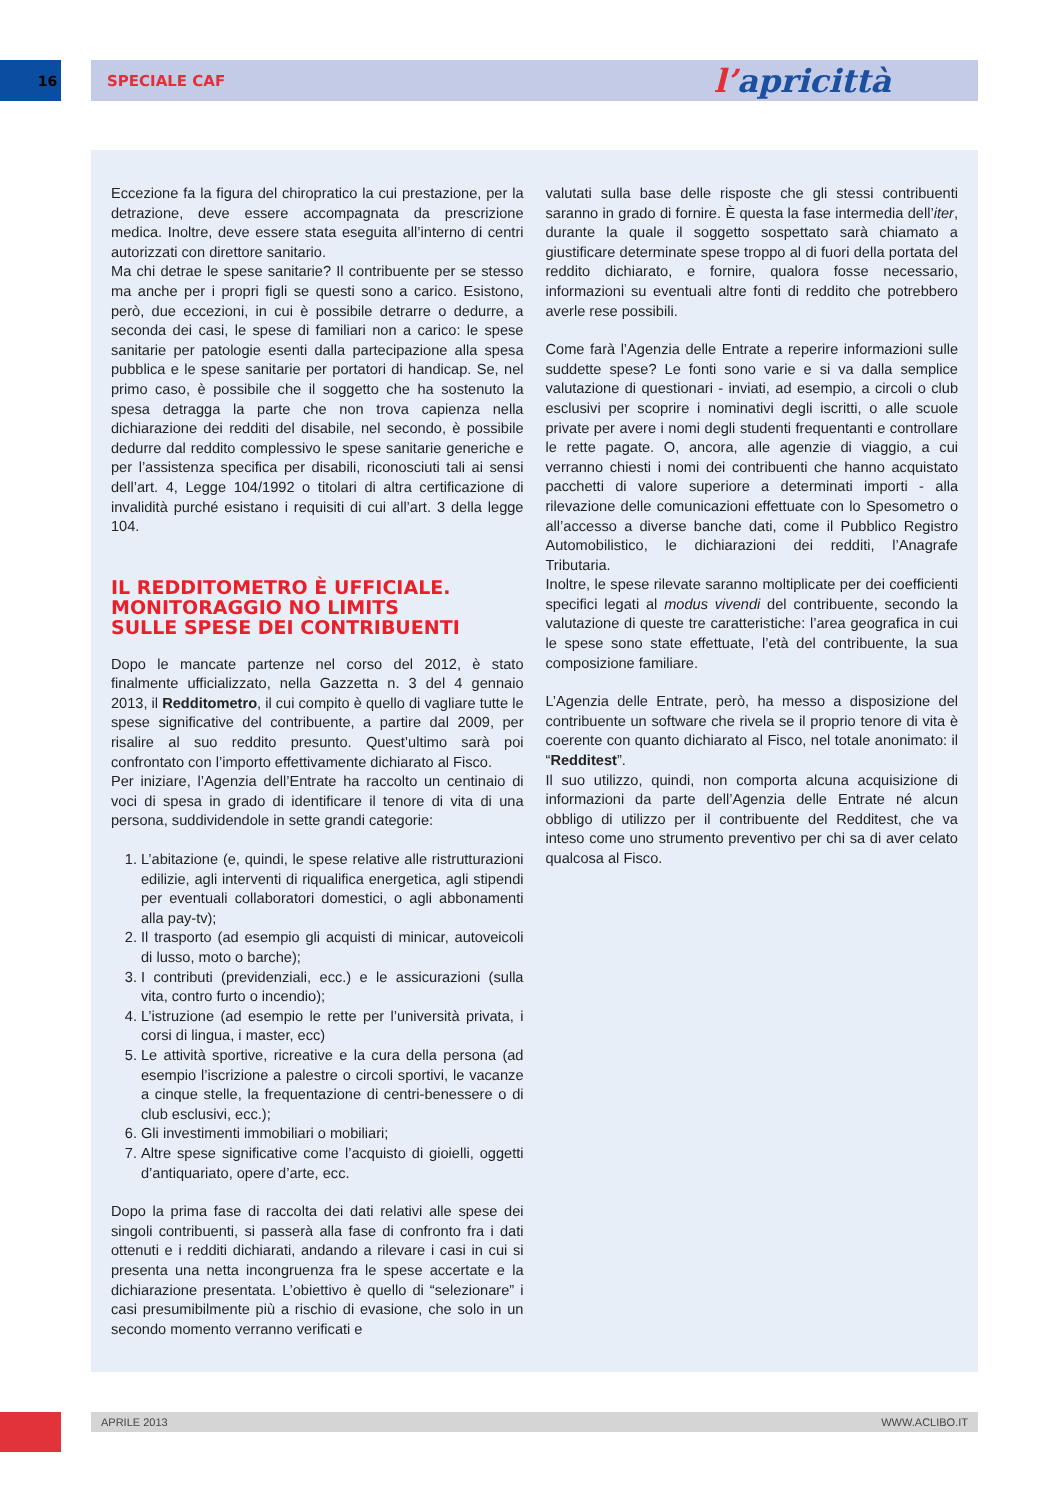16 SPECIALE CAF
l’apricittà
Eccezione fa la figura del chiropratico la cui prestazione, per la detrazione, deve essere accompagnata da prescrizione medica. Inoltre, deve essere stata eseguita all’interno di centri autorizzati con direttore sanitario.
Ma chi detrae le spese sanitarie? Il contribuente per se stesso ma anche per i propri figli se questi sono a carico. Esistono, però, due eccezioni, in cui è possibile detrarre o dedurre, a seconda dei casi, le spese di familiari non a carico: le spese sanitarie per patologie esenti dalla partecipazione alla spesa pubblica e le spese sanitarie per portatori di handicap. Se, nel primo caso, è possibile che il soggetto che ha sostenuto la spesa detragga la parte che non trova capienza nella dichiarazione dei redditi del disabile, nel secondo, è possibile dedurre dal reddito complessivo le spese sanitarie generiche e per l’assistenza specifica per disabili, riconosciuti tali ai sensi dell’art. 4, Legge 104/1992 o titolari di altra certificazione di invalidità purché esistano i requisiti di cui all’art. 3 della legge 104.
IL REDDITOMETRO È UFFICIALE.
MONITORAGGIO NO LIMITS
SULLE SPESE DEI CONTRIBUENTI
Dopo le mancate partenze nel corso del 2012, è stato finalmente ufficializzato, nella Gazzetta n. 3 del 4 gennaio 2013, il Redditometro, il cui compito è quello di vagliare tutte le spese significative del contribuente, a partire dal 2009, per risalire al suo reddito presunto. Quest’ultimo sarà poi confrontato con l’importo effettivamente dichiarato al Fisco.
Per iniziare, l’Agenzia dell’Entrate ha raccolto un centinaio di voci di spesa in grado di identificare il tenore di vita di una persona, suddividendole in sette grandi categorie:
1. L’abitazione (e, quindi, le spese relative alle ristrutturazioni edilizie, agli interventi di riqualifica energetica, agli stipendi per eventuali collaboratori domestici, o agli abbonamenti alla pay-tv);
2. Il trasporto (ad esempio gli acquisti di minicar, autoveicoli di lusso, moto o barche);
3. I contributi (previdenziali, ecc.) e le assicurazioni (sulla vita, contro furto o incendio);
4. L’istruzione (ad esempio le rette per l’università privata, i corsi di lingua, i master, ecc)
5. Le attività sportive, ricreative e la cura della persona (ad esempio l’iscrizione a palestre o circoli sportivi, le vacanze a cinque stelle, la frequentazione di centri-benessere o di club esclusivi, ecc.);
6. Gli investimenti immobiliari o mobiliari;
7. Altre spese significative come l’acquisto di gioielli, oggetti d’antiquariato, opere d’arte, ecc.
Dopo la prima fase di raccolta dei dati relativi alle spese dei singoli contribuenti, si passerà alla fase di confronto fra i dati ottenuti e i redditi dichiarati, andando a rilevare i casi in cui si presenta una netta incongruenza fra le spese accertate e la dichiarazione presentata. L’obiettivo è quello di “selezionare” i casi presumibilmente più a rischio di evasione, che solo in un secondo momento verranno verificati e
valutati sulla base delle risposte che gli stessi contribuenti saranno in grado di fornire. È questa la fase intermedia dell’iter, durante la quale il soggetto sospettato sarà chiamato a giustificare determinate spese troppo al di fuori della portata del reddito dichiarato, e fornire, qualora fosse necessario, informazioni su eventuali altre fonti di reddito che potrebbero averle rese possibili.
Come farà l’Agenzia delle Entrate a reperire informazioni sulle suddette spese? Le fonti sono varie e si va dalla semplice valutazione di questionari - inviati, ad esempio, a circoli o club esclusivi per scoprire i nominativi degli iscritti, o alle scuole private per avere i nomi degli studenti frequentanti e controllare le rette pagate. O, ancora, alle agenzie di viaggio, a cui verranno chiesti i nomi dei contribuenti che hanno acquistato pacchetti di valore superiore a determinati importi - alla rilevazione delle comunicazioni effettuate con lo Spesometro o all’accesso a diverse banche dati, come il Pubblico Registro Automobilistico, le dichiarazioni dei redditi, l’Anagrafe Tributaria.
Inoltre, le spese rilevate saranno moltiplicate per dei coefficienti specifici legati al modus vivendi del contribuente, secondo la valutazione di queste tre caratteristiche: l’area geografica in cui le spese sono state effettuate, l’età del contribuente, la sua composizione familiare.
L’Agenzia delle Entrate, però, ha messo a disposizione del contribuente un software che rivela se il proprio tenore di vita è coerente con quanto dichiarato al Fisco, nel totale anonimato: il “Redditest”.
Il suo utilizzo, quindi, non comporta alcuna acquisizione di informazioni da parte dell’Agenzia delle Entrate né alcun obbligo di utilizzo per il contribuente del Redditest, che va inteso come uno strumento preventivo per chi sa di aver celato qualcosa al Fisco.
APRILE 2013 WWW.ACLIBO.IT